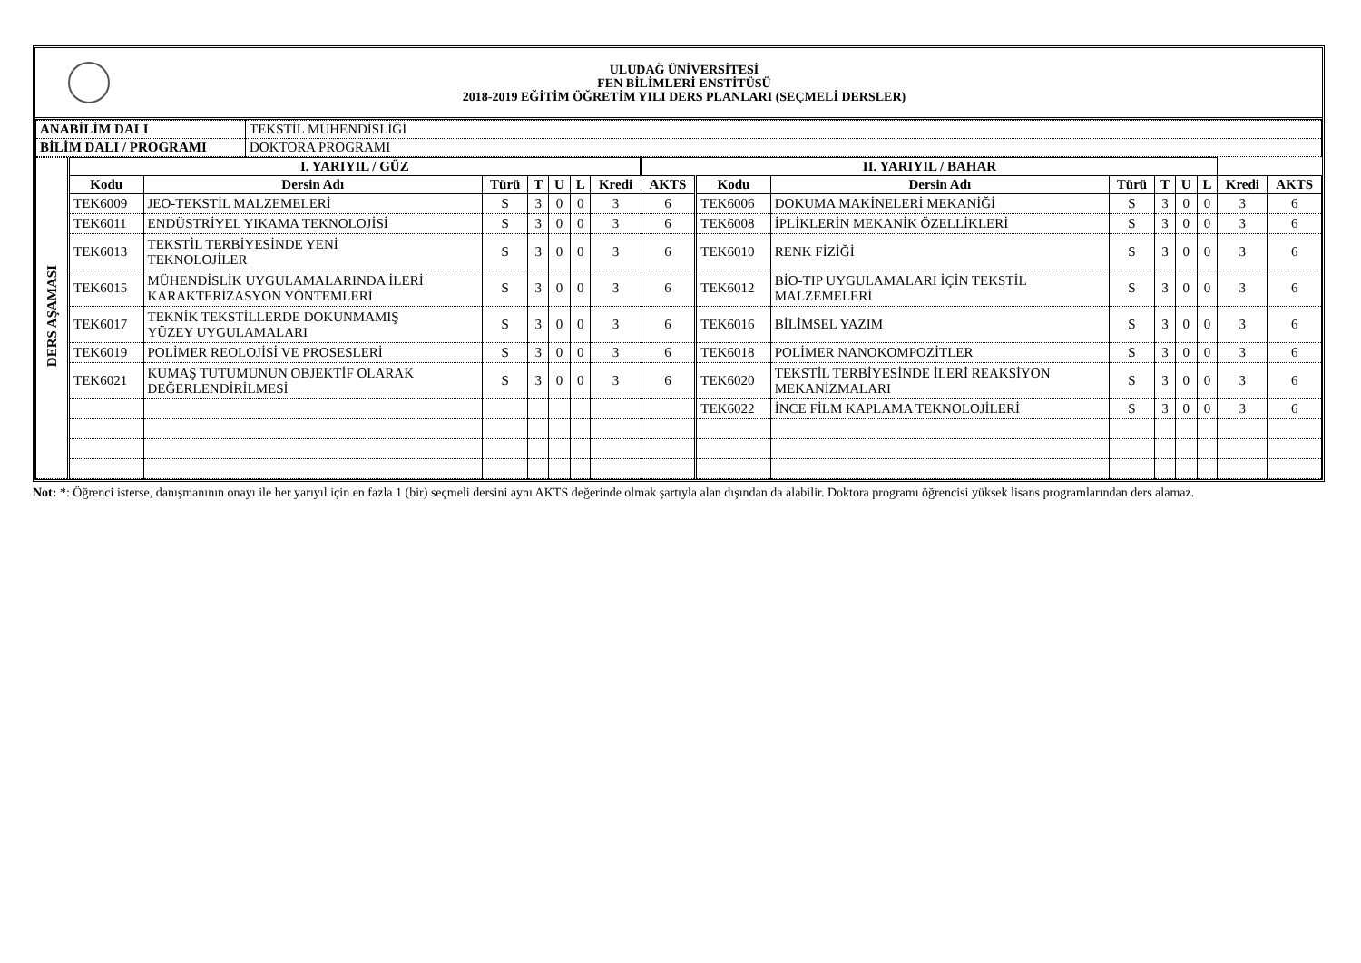ULUDAĞ ÜNİVERSİTESİ
FEN BİLİMLERİ ENSTİTÜSÜ
2018-2019 EĞİTİM ÖĞRETİM YILI DERS PLANLARI (SEÇMELİ DERSLER)
| ANABİLİM DALI | TEKSTİL MÜHENDİSLİĞİ |
| BİLİM DALI / PROGRAMI | DOKTORA PROGRAMI |
| DERS AŞAMASI | I. YARIYIL / GÜZ | | | | | | | II. YARIYIL / BAHAR | | | | | | | | |
| | Kodu | Dersin Adı | Türü | T | U | L | Kredi | AKTS | Kodu | Dersin Adı | Türü | T | U | L | Kredi | AKTS |
| | TEK6009 | JEO-TEKSTİL MALZEMELERİ | S | 3 | 0 | 0 | 3 | 6 | TEK6006 | DOKUMA MAKİNELERİ MEKANİĞİ | S | 3 | 0 | 0 | 3 | 6 |
| | TEK6011 | ENDÜSTRİYEL YIKAMA TEKNOLOJİSİ | S | 3 | 0 | 0 | 3 | 6 | TEK6008 | İPLİKLERİN MEKANİK ÖZELLİKLERİ | S | 3 | 0 | 0 | 3 | 6 |
| | TEK6013 | TEKSTİL TERBİYESİNDE YENİ TEKNOLOJİLER | S | 3 | 0 | 0 | 3 | 6 | TEK6010 | RENK FİZİĞİ | S | 3 | 0 | 0 | 3 | 6 |
| | TEK6015 | MÜHENDİSLİK UYGULAMALARINDA İLERİ KARAKTERİZASYON YÖNTEMLERİ | S | 3 | 0 | 0 | 3 | 6 | TEK6012 | BİO-TIP UYGULAMALARI İÇİN TEKSTİL MALZEMELERİ | S | 3 | 0 | 0 | 3 | 6 |
| | TEK6017 | TEKNİK TEKSTİLLERDE DOKUNMAMIŞ YÜZEY UYGULAMALARI | S | 3 | 0 | 0 | 3 | 6 | TEK6016 | BİLİMSEL YAZIM | S | 3 | 0 | 0 | 3 | 6 |
| | TEK6019 | POLİMER REOLOJİSİ VE PROSESLERİ | S | 3 | 0 | 0 | 3 | 6 | TEK6018 | POLİMER NANOKOMPOZİTLER | S | 3 | 0 | 0 | 3 | 6 |
| | TEK6021 | KUMAŞ TUTUMUNUN OBJEKTİF OLARAK DEĞERLENDİRİLMESİ | S | 3 | 0 | 0 | 3 | 6 | TEK6020 | TEKSTİL TERBİYESİNDE İLERİ REAKSİYON MEKANİZMALARI | S | 3 | 0 | 0 | 3 | 6 |
| | | | | | | | | | TEK6022 | İNCE FİLM KAPLAMA TEKNOLOJİLERİ | S | 3 | 0 | 0 | 3 | 6 |
Not: *: Öğrenci isterse, danışmanının onayı ile her yarıyıl için en fazla 1 (bir) seçmeli dersini aynı AKTS değerinde olmak şartıyla alan dışından da alabilir. Doktora programı öğrencisi yüksek lisans programlarından ders alamaz.